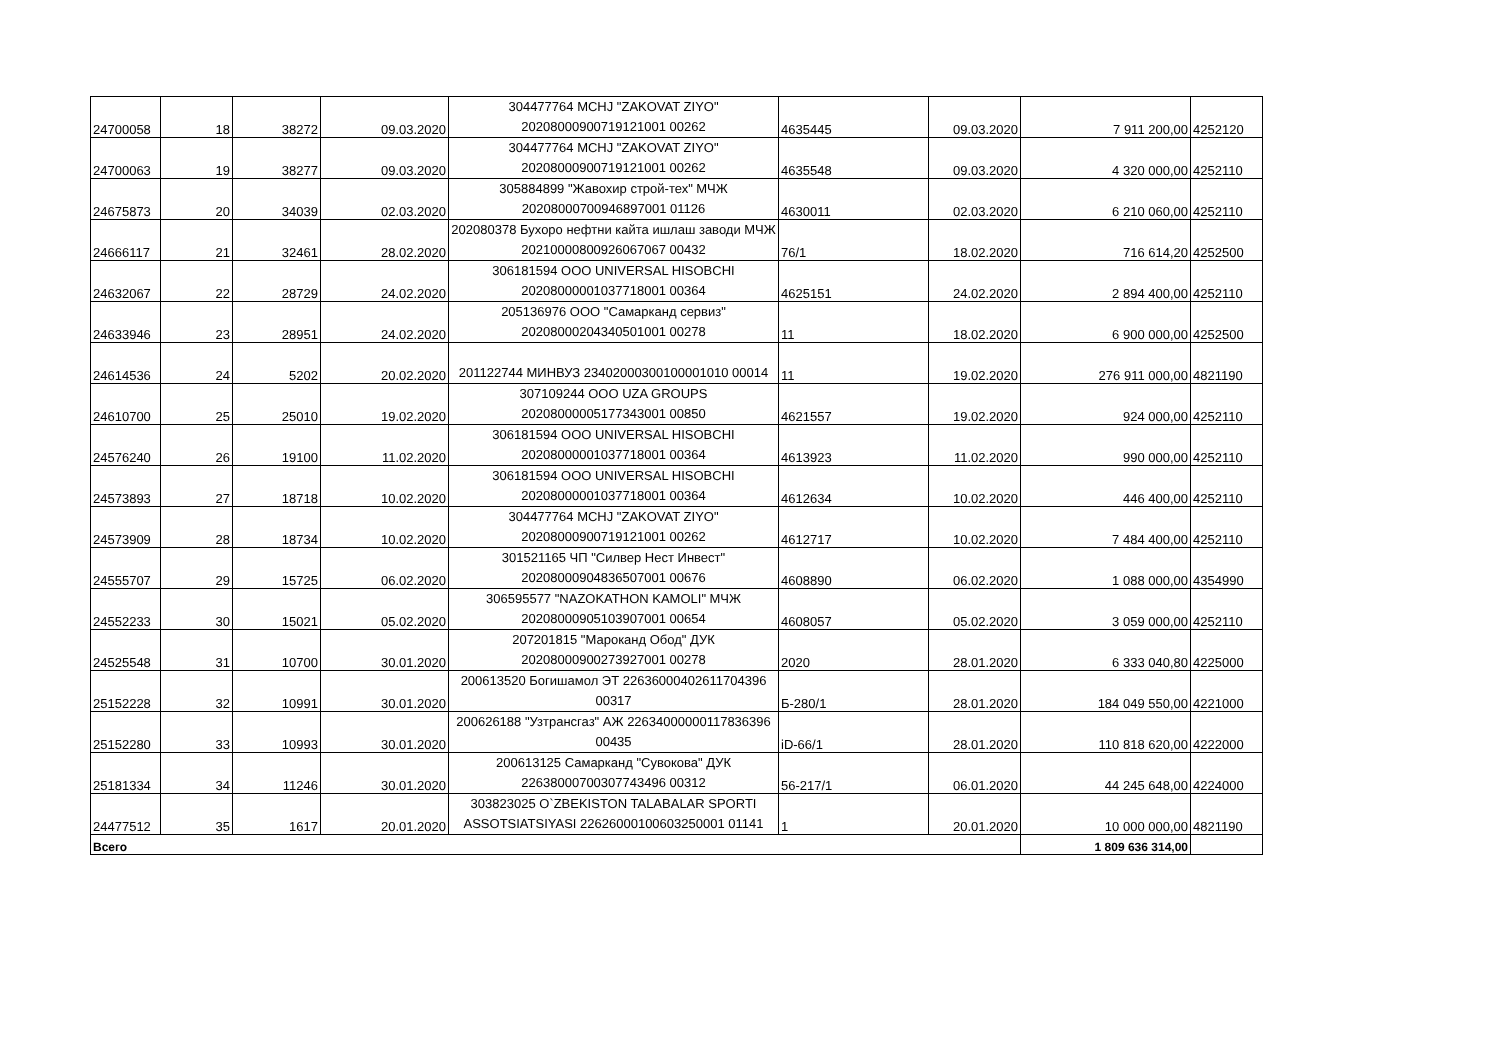| 24700058 | 18 | 38272 | 09.03.2020 | 304477764 MCHJ "ZAKOVAT ZIYO" 20208000900719121001 00262 | 4635445 | 09.03.2020 | 7 911 200,00 | 4252120 |
| 24700063 | 19 | 38277 | 09.03.2020 | 304477764 MCHJ "ZAKOVAT ZIYO" 20208000900719121001 00262 | 4635548 | 09.03.2020 | 4 320 000,00 | 4252110 |
| 24675873 | 20 | 34039 | 02.03.2020 | 305884899 "Жавохир строй-тех" МЧЖ 20208000700946897001 01126 | 4630011 | 02.03.2020 | 6 210 060,00 | 4252110 |
| 24666117 | 21 | 32461 | 28.02.2020 | 202080378 Бухоро нефтни кайта ишлаш заводи МЧЖ 20210000800926067067 00432 | 76/1 | 18.02.2020 | 716 614,20 | 4252500 |
| 24632067 | 22 | 28729 | 24.02.2020 | 306181594 ООО UNIVERSAL HISOBCHI 20208000001037718001 00364 | 4625151 | 24.02.2020 | 2 894 400,00 | 4252110 |
| 24633946 | 23 | 28951 | 24.02.2020 | 205136976 ООО "Самарканд сервиз" 20208000204340501001 00278 | 11 | 18.02.2020 | 6 900 000,00 | 4252500 |
| 24614536 | 24 | 5202 | 20.02.2020 | 201122744 МИНВУЗ 23402000300100001010 00014 | 11 | 19.02.2020 | 276 911 000,00 | 4821190 |
| 24610700 | 25 | 25010 | 19.02.2020 | 307109244 ООО UZA GROUPS 20208000005177343001 00850 | 4621557 | 19.02.2020 | 924 000,00 | 4252110 |
| 24576240 | 26 | 19100 | 11.02.2020 | 306181594 ООО UNIVERSAL HISOBCHI 20208000001037718001 00364 | 4613923 | 11.02.2020 | 990 000,00 | 4252110 |
| 24573893 | 27 | 18718 | 10.02.2020 | 306181594 ООО UNIVERSAL HISOBCHI 20208000001037718001 00364 | 4612634 | 10.02.2020 | 446 400,00 | 4252110 |
| 24573909 | 28 | 18734 | 10.02.2020 | 304477764 MCHJ "ZAKOVAT ZIYO" 20208000900719121001 00262 | 4612717 | 10.02.2020 | 7 484 400,00 | 4252110 |
| 24555707 | 29 | 15725 | 06.02.2020 | 301521165 ЧП "Силвер Нест Инвест" 20208000904836507001 00676 | 4608890 | 06.02.2020 | 1 088 000,00 | 4354990 |
| 24552233 | 30 | 15021 | 05.02.2020 | 306595577 "NAZOKATHON KAMOLI" МЧЖ 20208000905103907001 00654 | 4608057 | 05.02.2020 | 3 059 000,00 | 4252110 |
| 24525548 | 31 | 10700 | 30.01.2020 | 207201815 "Мароканд Обод" ДУК 20208000900273927001 00278 | 2020 | 28.01.2020 | 6 333 040,80 | 4225000 |
| 25152228 | 32 | 10991 | 30.01.2020 | 200613520 Богишамол ЭТ 22636000402611704396 00317 | Б-280/1 | 28.01.2020 | 184 049 550,00 | 4221000 |
| 25152280 | 33 | 10993 | 30.01.2020 | 200626188 "Узтрансгаз" АЖ 22634000000117836396 00435 | iD-66/1 | 28.01.2020 | 110 818 620,00 | 4222000 |
| 25181334 | 34 | 11246 | 30.01.2020 | 200613125 Самарканд "Сувокова" ДУК 22638000700307743496 00312 | 56-217/1 | 06.01.2020 | 44 245 648,00 | 4224000 |
| 24477512 | 35 | 1617 | 20.01.2020 | 303823025 O`ZBEKISTON TALABALAR SPORTI ASSOTSIATSIYASI 22626000100603250001 01141 | 1 | 20.01.2020 | 10 000 000,00 | 4821190 |
| Всего | | | | | | | 1 809 636 314,00 | |